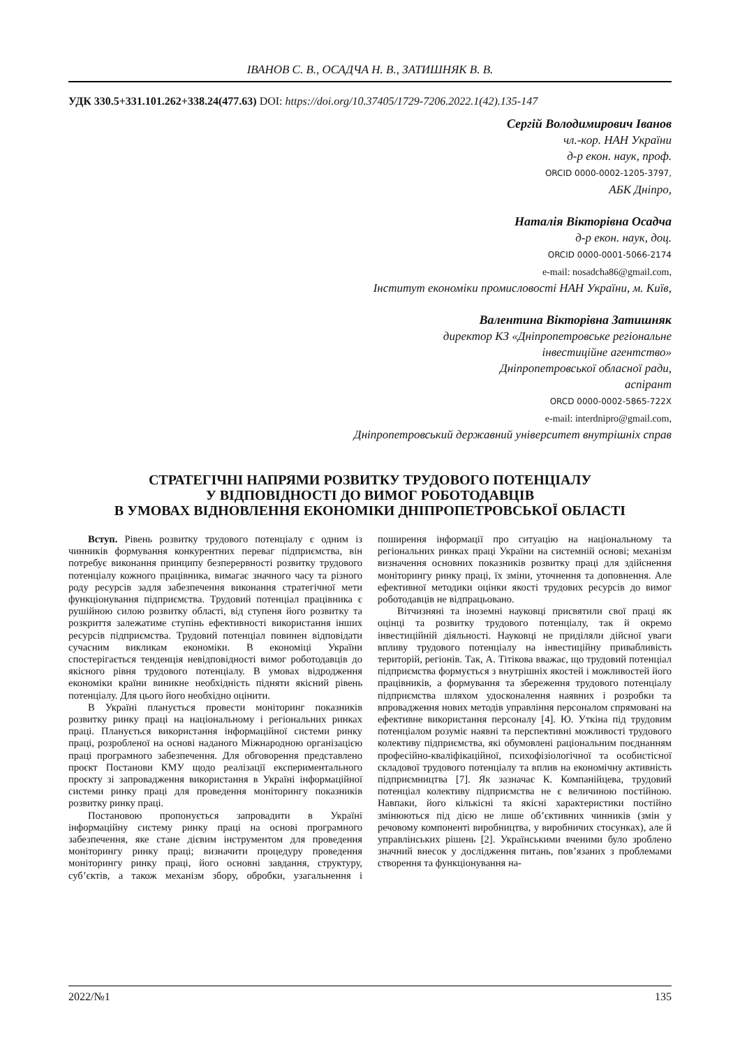ІВАНОВ С. В., ОСАДЧА Н. В., ЗАТИШНЯК В. В.
УДК 330.5+331.101.262+338.24(477.63) DOI: https://doi.org/10.37405/1729-7206.2022.1(42).135-147
Сергій Володимирович Іванов
чл.-кор. НАН України
д-р екон. наук, проф.
ORCID 0000-0002-1205-3797,
АБК Дніпро,
Наталія Вікторівна Осадча
д-р екон. наук, доц.
ORCID 0000-0001-5066-2174
e-mail: nosadcha86@gmail.com,
Інститут економіки промисловості НАН України, м. Київ,
Валентина Вікторівна Затишняк
директор КЗ «Дніпропетровське регіональне
інвестиційне агентство»
Дніпропетровської обласної ради,
аспірант
ORCD 0000-0002-5865-722X
e-mail: interdnipro@gmail.com,
Дніпропетровський державний університет внутрішніх справ
СТРАТЕГІЧНІ НАПРЯМИ РОЗВИТКУ ТРУДОВОГО ПОТЕНЦІАЛУ
У ВІДПОВІДНОСТІ ДО ВИМОГ РОБОТОДАВЦІВ
В УМОВАХ ВІДНОВЛЕННЯ ЕКОНОМІКИ ДНІПРОПЕТРОВСЬКОЇ ОБЛАСТІ
Вступ. Рівень розвитку трудового потенціалу є одним із чинників формування конкурентних переваг підприємства, він потребує виконання принципу безперервності розвитку трудового потенціалу кожного працівника, вимагає значного часу та різного роду ресурсів задля забезпечення виконання стратегічної мети функціонування підприємства. Трудовий потенціал працівника є рушійною силою розвитку області, від ступеня його розвитку та розкриття залежатиме ступінь ефективності використання інших ресурсів підприємства. Трудовий потенціал повинен відповідати сучасним викликам економіки. В економіці України спостерігається тенденція невідповідності вимог роботодавців до якісного рівня трудового потенціалу. В умовах відродження економіки країни виникне необхідність підняти якісний рівень потенціалу. Для цього його необхідно оцінити.
В Україні планується провести моніторинг показників розвитку ринку праці на національному і регіональних ринках праці. Планується використання інформаційної системи ринку праці, розробленої на основі наданого Міжнародною організацією праці програмного забезпечення. Для обговорення представлено проєкт Постанови КМУ щодо реалізації експериментального проєкту зі запровадження використання в Україні інформаційної системи ринку праці для проведення моніторингу показників розвитку ринку праці.
Постановою пропонується запровадити в Україні інформаційну систему ринку праці на основі програмного забезпечення, яке стане дієвим інструментом для проведення моніторингу ринку праці; визначити процедуру проведення моніторингу ринку праці, його основні завдання, структуру, суб’єктів, а також механізм збору, обробки, узагальнення і поширення інформації про ситуацію на національному та регіональних ринках праці України на системній основі; механізм визначення основних показників розвитку праці для здійснення моніторингу ринку праці, їх зміни, уточнення та доповнення. Але ефективної методики оцінки якості трудових ресурсів до вимог роботодавців не відпрацьовано.
Вітчизняні та іноземні науковці присвятили свої праці як оцінці та розвитку трудового потенціалу, так й окремо інвестиційній діяльності. Науковці не приділяли дійсної уваги впливу трудового потенціалу на інвестиційну привабливість територій, регіонів. Так, А. Тітікова вважає, що трудовий потенціал підприємства формується з внутрішніх якостей і можливостей його працівників, а формування та збереження трудового потенціалу підприємства шляхом удосконалення наявних і розробки та впровадження нових методів управління персоналом спрямовані на ефективне використання персоналу [4]. Ю. Уткіна під трудовим потенціалом розуміє наявні та перспективні можливості трудового колективу підприємства, які обумовлені раціональним поєднанням професійно-кваліфікаційної, психофізіологічної та особистісної складової трудового потенціалу та вплив на економічну активність підприємництва [7]. Як зазначає К. Компанійцева, трудовий потенціал колективу підприємства не є величиною постійною. Навпаки, його кількісні та якісні характеристики постійно змінюються під дією не лише об’єктивних чинників (змін у речовому компоненті виробництва, у виробничих стосунках), але й управлінських рішень [2]. Українськими вченими було зроблено значний внесок у дослідження питань, пов’язаних з проблемами створення та функціонування на-
2022/№1 135